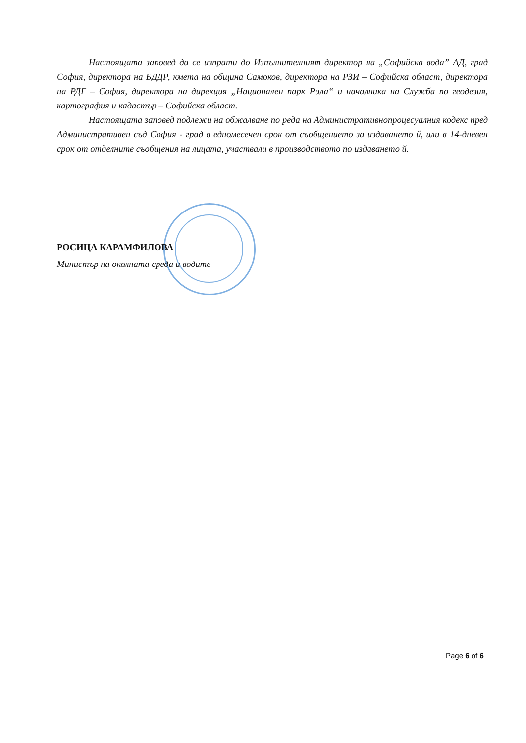Настоящата заповед да се изпрати до Изпълнителният директор на „Софийска вода” АД, град София, директора на БДДР, кмета на община Самоков, директора на РЗИ – Софийска област, директора на РДГ – София, директора на дирекция „Национален парк Рила“ и началника на Служба по геодезия, картография и кадастър – Софийска област.
Настоящата заповед подлежи на обжалване по реда на Административнопроцесуалния кодекс пред Административен съд София - град в едномесечен срок от съобщението за издаването й, или в 14-дневен срок от отделните съобщения на лицата, участвали в производството по издаването й.
РОСИЦА КАРАМФИЛОВА
Министър на околната среда и водите
Page 6 of 6